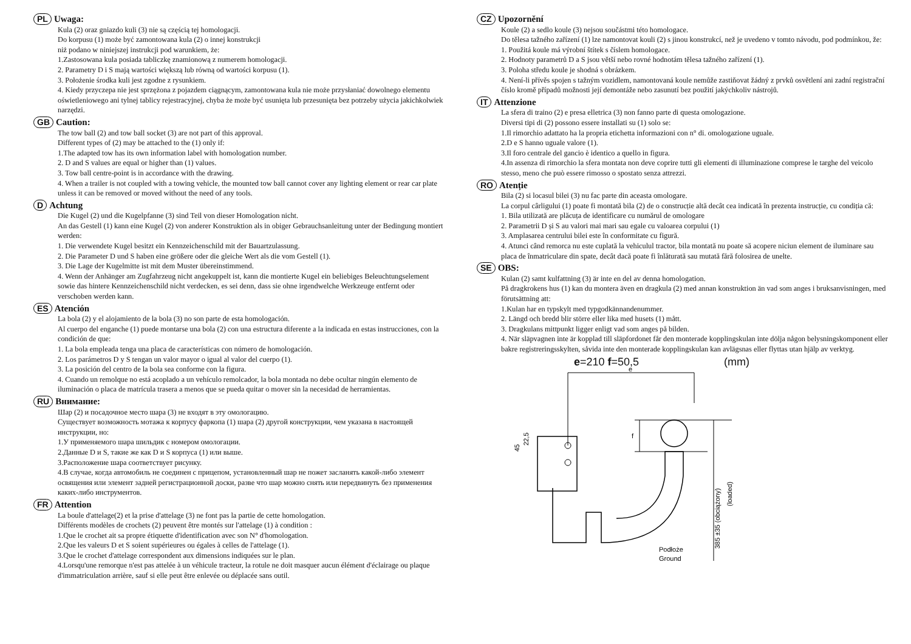PL Uwaga:
Kula (2) oraz gniazdo kuli (3) nie są częścią tej homologacji.
Do korpusu (1) może być zamontowana kula (2) o innej konstrukcji
niż podano w niniejszej instrukcji pod warunkiem, że:
1.Zastosowana kula posiada tabliczkę znamionową z numerem homologacji.
2. Parametry D i S mają wartości większą lub równą od wartości korpusu (1).
3. Położenie środka kuli jest zgodne z rysunkiem.
4. Kiedy przyczepa nie jest sprzężona z pojazdem ciągnącym, zamontowana kula nie może przysłaniać dowolnego elementu oświetleniowego ani tylnej tablicy rejestracyjnej, chyba że może być usunięta lub przesunięta bez potrzeby użycia jakichkolwiek narzędzi.
GB Caution:
The tow ball (2) and tow ball socket (3) are not part of this approval.
Different types of (2) may be attached to the (1) only if:
1.The adapted tow has its own information label with homologation number.
2. D and S values are equal or higher than (1) values.
3. Tow ball centre-point is in accordance with the drawing.
4. When a trailer is not coupled with a towing vehicle, the mounted tow ball cannot cover any lighting element or rear car plate unless it can be removed or moved without the need of any tools.
D Achtung
Die Kugel (2) und die Kugelpfanne (3) sind Teil von dieser Homologation nicht.
An das Gestell (1) kann eine Kugel (2) von anderer Konstruktion als in obiger Gebrauchsanleitung unter der Bedingung montiert werden:
1. Die verwendete Kugel besitzt ein Kennzeichenschild mit der Bauartzulassung.
2. Die Parameter D und S haben eine größere oder die gleiche Wert als die vom Gestell (1).
3. Die Lage der Kugelmitte ist mit dem Muster übereinstimmend.
4. Wenn der Anhänger am Zugfahrzeug nicht angekuppelt ist, kann die montierte Kugel ein beliebiges Beleuchtungselement sowie das hintere Kennzeichenschild nicht verdecken, es sei denn, dass sie ohne irgendwelche Werkzeuge entfernt oder verschoben werden kann.
ES Atención
La bola (2) y el alojamiento de la bola (3) no son parte de esta homologación.
Al cuerpo del enganche (1) puede montarse una bola (2) con una estructura diferente a la indicada en estas instrucciones, con la condición de que:
1. La bola empleada tenga una placa de características con número de homologación.
2. Los parámetros D y S tengan un valor mayor o igual al valor del cuerpo (1).
3. La posición del centro de la bola sea conforme con la figura.
4. Cuando un remolque no está acoplado a un vehículo remolcador, la bola montada no debe ocultar ningún elemento de iluminación o placa de matrícula trasera a menos que se pueda quitar o mover sin la necesidad de herramientas.
RU Внимание:
Шар (2) и посадочное место шара (3) не входят в эту омологацию.
Существует возможность мотажа к корпусу фаркопа (1) шара (2) другой конструкции, чем указана в настоящей инструкции, но:
1.У применяемого шара шильдик с номером омологации.
2.Данные D и S, такие же как D и S корпуса (1) или выше.
3.Расположение шара соответствует рисунку.
4.В случае, когда автомобиль не соединен с прицепом, установленный шар не пожет засланять какой-либо элемент освящения или элемент задней регистрационной доски, разве что шар можно снять или передвинуть без применения каких-либо инструментов.
FR Attention
La boule d'attelage(2) et la prise d'attelage (3) ne font pas la partie de cette homologation.
Différents modèles de crochets (2) peuvent être montés sur l'attelage (1) à condition :
1.Que le crochet ait sa propre étiquette d'identification avec son N° d'homologation.
2.Que les valeurs D et S soient supérieures ou égales à celles de l'attelage (1).
3.Que le crochet d'attelage correspondent aux dimensions indiquées sur le plan.
4.Lorsqu'une remorque n'est pas attelée à un véhicule tracteur, la rotule ne doit masquer aucun élément d'éclairage ou plaque d'immatriculation arrière, sauf si elle peut être enlevée ou déplacée sans outil.
CZ Upozornění
Koule (2) a sedlo koule (3) nejsou součástmi této homologace.
Do tělesa tažného zařízení (1) lze namontovat kouli (2) s jinou konstrukcí, než je uvedeno v tomto návodu, pod podmínkou, že:
1. Použitá koule má výrobní štítek s číslem homologace.
2. Hodnoty parametrů D a S jsou větší nebo rovné hodnotám tělesa tažného zařízení (1).
3. Poloha středu koule je shodná s obrázkem.
4. Není-li přívěs spojen s tažným vozidlem, namontovaná koule nemůže zastiňovat žádný z prvků osvětlení ani zadní registrační číslo kromě případů možnosti její demontáže nebo zasunutí bez použití jakýchkoliv nástrojů.
IT Attenzione
La sfera di traino (2) e presa elletrica (3) non fanno parte di questa omologazione.
Diversi tipi di (2) possono essere installati su (1) solo se:
1.Il rimorchio adattato ha la propria etichetta informazioni con n° di. omologazione uguale.
2.D e S hanno uguale valore (1).
3.Il foro centrale del gancio è identico a quello in figura.
4.In assenza di rimorchio la sfera montata non deve coprire tutti gli elementi di illuminazione comprese le targhe del veicolo stesso, meno che può essere rimosso o spostato senza attrezzi.
RO Atenție
Bila (2) si locasul bilei (3) nu fac parte din aceasta omologare.
La corpul cârligului (1) poate fi montată bila (2) de o construcție altă decât cea indicată în prezenta instrucție, cu condiția că:
1. Bila utilizată are plăcuța de identificare cu numărul de omologare
2. Parametrii D și S au valori mai mari sau egale cu valoarea corpului (1)
3. Amplasarea centrului bilei este în conformitate cu figură.
4. Atunci când remorca nu este cuplată la vehiculul tractor, bila montată nu poate să acopere niciun element de iluminare sau placa de înmatriculare din spate, decât dacă poate fi înlăturată sau mutată fără folosirea de unelte.
SE OBS:
Kulan (2) samt kulfattning (3) är inte en del av denna homologation.
På dragkrokens hus (1) kan du montera även en dragkula (2) med annan konstruktion än vad som anges i bruksanvisningen, med förutsättning att:
1.Kulan har en typskylt med typgodkännandenummer.
2. Längd och bredd blir större eller lika med husets (1) mått.
3. Dragkulans mittpunkt ligger enligt vad som anges på bilden.
4. När släpvagnen inte är kopplad till släpfordonet får den monterade kopplingskulan inte dölja någon belysningskomponent eller bakre registreringsskylten, såvida inte den monterade kopplingskulan kan avlägsnas eller flyttas utan hjälp av verktyg.
e=210 f=50,5 (mm)
e
f
385 ±35 (obciążony)
(loaded)
45
22,5
Podłoże
Ground